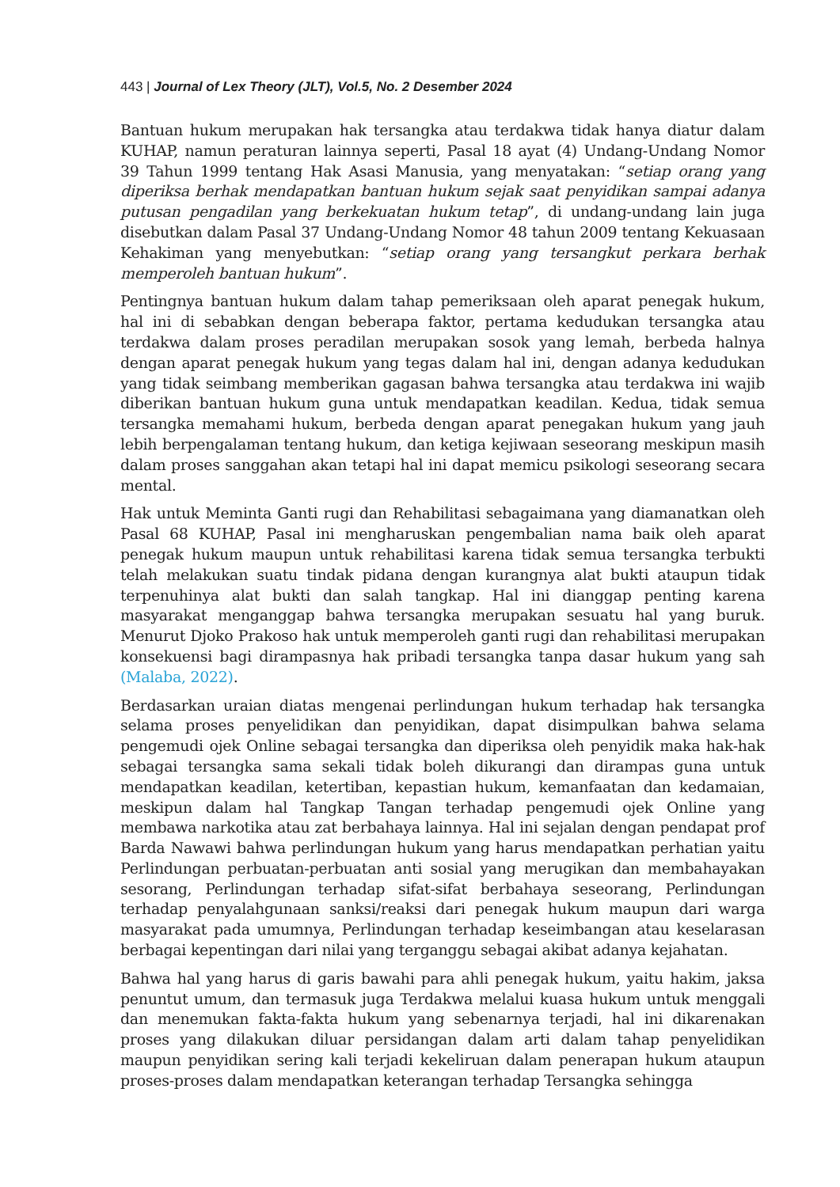443 | Journal of Lex Theory (JLT), Vol.5, No. 2 Desember 2024
Bantuan hukum merupakan hak tersangka atau terdakwa tidak hanya diatur dalam KUHAP, namun peraturan lainnya seperti, Pasal 18 ayat (4) Undang-Undang Nomor 39 Tahun 1999 tentang Hak Asasi Manusia, yang menyatakan: “setiap orang yang diperiksa berhak mendapatkan bantuan hukum sejak saat penyidikan sampai adanya putusan pengadilan yang berkekuatan hukum tetap”, di undang-undang lain juga disebutkan dalam Pasal 37 Undang-Undang Nomor 48 tahun 2009 tentang Kekuasaan Kehakiman yang menyebutkan: “setiap orang yang tersangkut perkara berhak memperoleh bantuan hukum”.
Pentingnya bantuan hukum dalam tahap pemeriksaan oleh aparat penegak hukum, hal ini di sebabkan dengan beberapa faktor, pertama kedudukan tersangka atau terdakwa dalam proses peradilan merupakan sosok yang lemah, berbeda halnya dengan aparat penegak hukum yang tegas dalam hal ini, dengan adanya kedudukan yang tidak seimbang memberikan gagasan bahwa tersangka atau terdakwa ini wajib diberikan bantuan hukum guna untuk mendapatkan keadilan. Kedua, tidak semua tersangka memahami hukum, berbeda dengan aparat penegakan hukum yang jauh lebih berpengalaman tentang hukum, dan ketiga kejiwaan seseorang meskipun masih dalam proses sanggahan akan tetapi hal ini dapat memicu psikologi seseorang secara mental.
Hak untuk Meminta Ganti rugi dan Rehabilitasi sebagaimana yang diamanatkan oleh Pasal 68 KUHAP, Pasal ini mengharuskan pengembalian nama baik oleh aparat penegak hukum maupun untuk rehabilitasi karena tidak semua tersangka terbukti telah melakukan suatu tindak pidana dengan kurangnya alat bukti ataupun tidak terpenuhinya alat bukti dan salah tangkap. Hal ini dianggap penting karena masyarakat menganggap bahwa tersangka merupakan sesuatu hal yang buruk. Menurut Djoko Prakoso hak untuk memperoleh ganti rugi dan rehabilitasi merupakan konsekuensi bagi dirampasnya hak pribadi tersangka tanpa dasar hukum yang sah (Malaba, 2022).
Berdasarkan uraian diatas mengenai perlindungan hukum terhadap hak tersangka selama proses penyelidikan dan penyidikan, dapat disimpulkan bahwa selama pengemudi ojek Online sebagai tersangka dan diperiksa oleh penyidik maka hak-hak sebagai tersangka sama sekali tidak boleh dikurangi dan dirampas guna untuk mendapatkan keadilan, ketertiban, kepastian hukum, kemanfaatan dan kedamaian, meskipun dalam hal Tangkap Tangan terhadap pengemudi ojek Online yang membawa narkotika atau zat berbahaya lainnya. Hal ini sejalan dengan pendapat prof Barda Nawawi bahwa perlindungan hukum yang harus mendapatkan perhatian yaitu Perlindungan perbuatan-perbuatan anti sosial yang merugikan dan membahayakan sesorang, Perlindungan terhadap sifat-sifat berbahaya seseorang, Perlindungan terhadap penyalahgunaan sanksi/reaksi dari penegak hukum maupun dari warga masyarakat pada umumnya, Perlindungan terhadap keseimbangan atau keselarasan berbagai kepentingan dari nilai yang terganggu sebagai akibat adanya kejahatan.
Bahwa hal yang harus di garis bawahi para ahli penegak hukum, yaitu hakim, jaksa penuntut umum, dan termasuk juga Terdakwa melalui kuasa hukum untuk menggali dan menemukan fakta-fakta hukum yang sebenarnya terjadi, hal ini dikarenakan proses yang dilakukan diluar persidangan dalam arti dalam tahap penyelidikan maupun penyidikan sering kali terjadi kekeliruan dalam penerapan hukum ataupun proses-proses dalam mendapatkan keterangan terhadap Tersangka sehingga